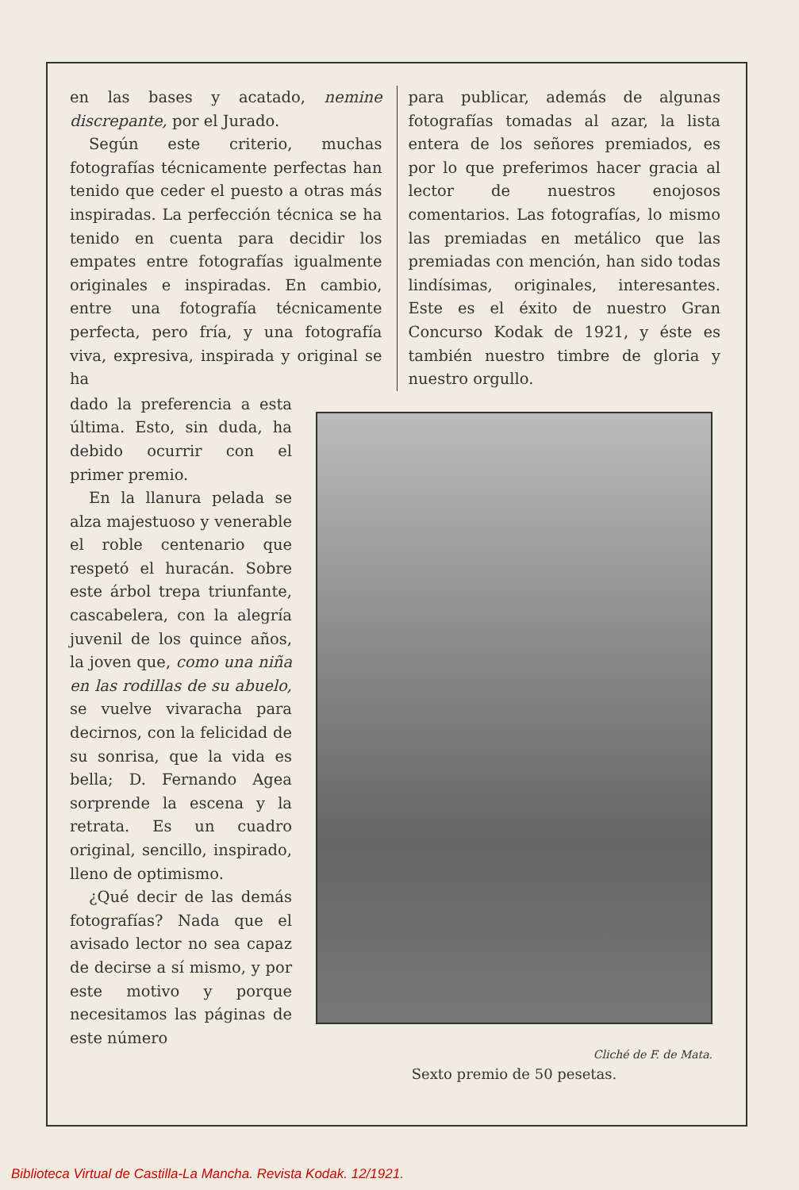en las bases y acatado, nemine discrepante, por el Jurado.
Según este criterio, muchas fotografías técnicamente perfectas han tenido que ceder el puesto a otras más inspiradas. La perfección técnica se ha tenido en cuenta para decidir los empates entre fotografías igualmente originales e inspiradas. En cambio, entre una fotografía técnicamente perfecta, pero fría, y una fotografía viva, expresiva, inspirada y original se ha
para publicar, además de algunas fotografías tomadas al azar, la lista entera de los señores premiados, es por lo que preferimos hacer gracia al lector de nuestros enojosos comentarios. Las fotografías, lo mismo las premiadas en metálico que las premiadas con mención, han sido todas lindísimas, originales, interesantes. Este es el éxito de nuestro Gran Concurso Kodak de 1921, y éste es también nuestro timbre de gloria y nuestro orgullo.
dado la preferencia a esta última. Esto, sin duda, ha debido ocurrir con el primer premio.
En la llanura pelada se alza majestuoso y venerable el roble centenario que respetó el huracán. Sobre este árbol trepa triunfante, cascabelera, con la alegría juvenil de los quince años, la joven que, como una niña en las rodillas de su abuelo, se vuelve vivaracha para decirnos, con la felicidad de su sonrisa, que la vida es bella; D. Fernando Agea sorprende la escena y la retrata. Es un cuadro original, sencillo, inspirado, lleno de optimismo.
¿Qué decir de las demás fotografías? Nada que el avisado lector no sea capaz de decirse a sí mismo, y por este motivo y porque necesitamos las páginas de este número
Cliché de F. de Mata.
Sexto premio de 50 pesetas.
Biblioteca Virtual de Castilla-La Mancha. Revista Kodak. 12/1921.